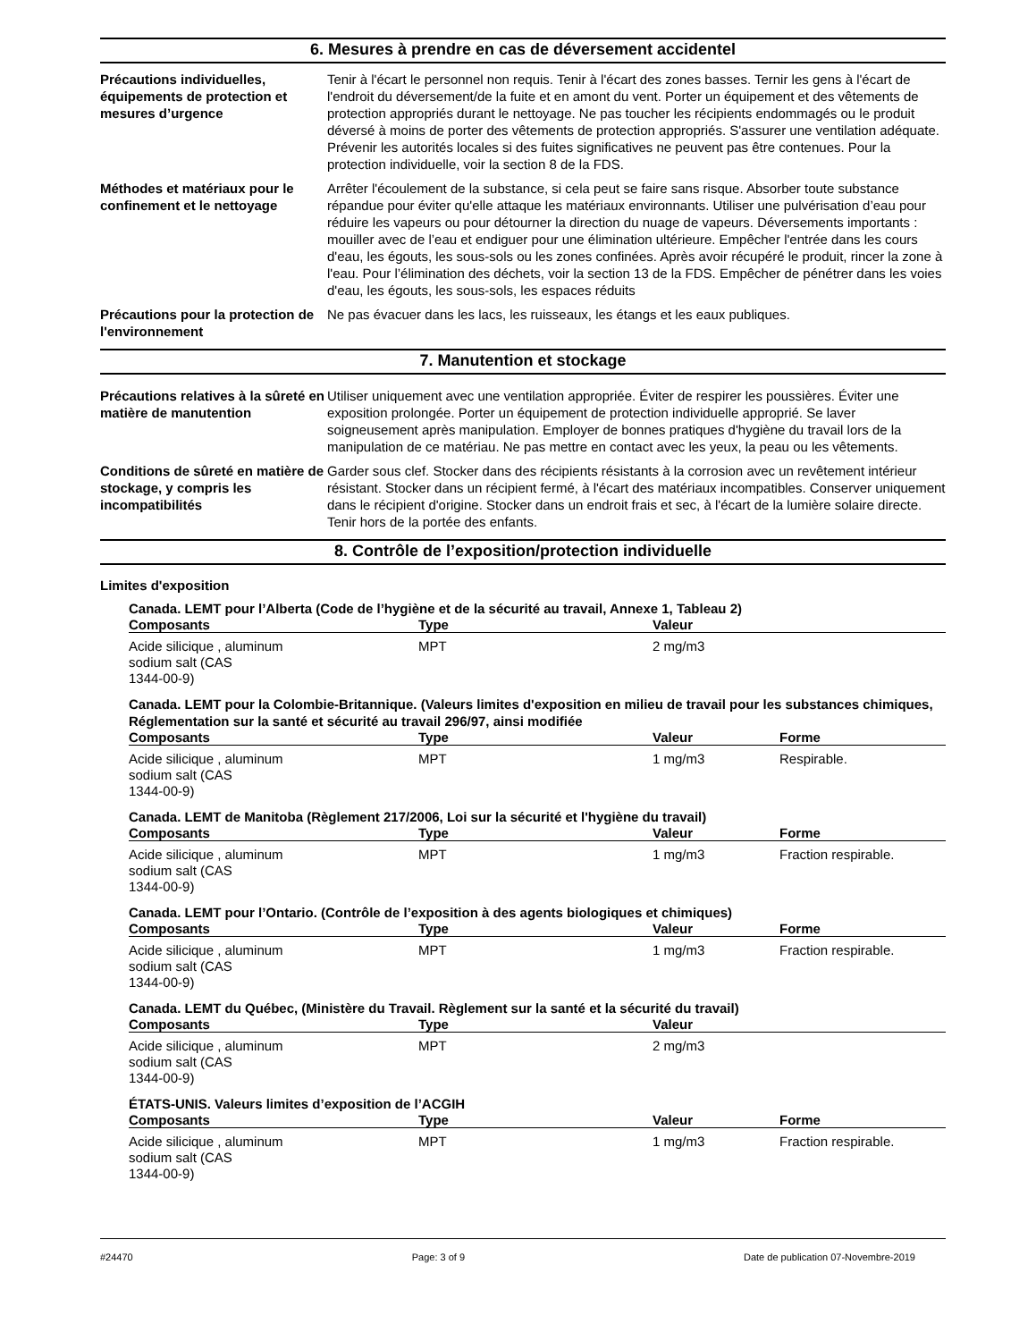6. Mesures à prendre en cas de déversement accidentel
Précautions individuelles, équipements de protection et mesures d’urgence
Tenir à l'écart le personnel non requis. Tenir à l'écart des zones basses. Ternir les gens à l'écart de l'endroit du déversement/de la fuite et en amont du vent. Porter un équipement et des vêtements de protection appropriés durant le nettoyage. Ne pas toucher les récipients endommagés ou le produit déversé à moins de porter des vêtements de protection appropriés. S'assurer une ventilation adéquate. Prévenir les autorités locales si des fuites significatives ne peuvent pas être contenues. Pour la protection individuelle, voir la section 8 de la FDS.
Méthodes et matériaux pour le confinement et le nettoyage
Arrêter l'écoulement de la substance, si cela peut se faire sans risque. Absorber toute substance répandue pour éviter qu'elle attaque les matériaux environnants. Utiliser une pulvérisation d’eau pour réduire les vapeurs ou pour détourner la direction du nuage de vapeurs. Déversements importants : mouiller avec de l’eau et endiguer pour une élimination ultérieure. Empêcher l'entrée dans les cours d'eau, les égouts, les sous-sols ou les zones confinées. Après avoir récupéré le produit, rincer la zone à l'eau. Pour l’élimination des déchets, voir la section 13 de la FDS. Empêcher de pénétrer dans les voies d'eau, les égouts, les sous-sols, les espaces réduits
Précautions pour la protection de l'environnement
Ne pas évacuer dans les lacs, les ruisseaux, les étangs et les eaux publiques.
7. Manutention et stockage
Précautions relatives à la sûreté en matière de manutention
Utiliser uniquement avec une ventilation appropriée. Éviter de respirer les poussières. Éviter une exposition prolongée. Porter un équipement de protection individuelle approprié. Se laver soigneusement après manipulation. Employer de bonnes pratiques d'hygiène du travail lors de la manipulation de ce matériau. Ne pas mettre en contact avec les yeux, la peau ou les vêtements.
Conditions de sûreté en matière de stockage, y compris les incompatibilités
Garder sous clef. Stocker dans des récipients résistants à la corrosion avec un revêtement intérieur résistant. Stocker dans un récipient fermé, à l'écart des matériaux incompatibles. Conserver uniquement dans le récipient d'origine. Stocker dans un endroit frais et sec, à l'écart de la lumière solaire directe. Tenir hors de la portée des enfants.
8. Contrôle de l’exposition/protection individuelle
Limites d'exposition
Canada. LEMT pour l’Alberta (Code de l’hygiène et de la sécurité au travail, Annexe 1, Tableau 2)
| Composants | Type | Valeur | |
| --- | --- | --- | --- |
| Acide silicique , aluminum sodium salt (CAS 1344-00-9) | MPT | 2 mg/m3 | |
Canada. LEMT pour la Colombie-Britannique. (Valeurs limites d'exposition en milieu de travail pour les substances chimiques, Réglementation sur la santé et sécurité au travail 296/97, ainsi modifiée
| Composants | Type | Valeur | Forme |
| --- | --- | --- | --- |
| Acide silicique , aluminum sodium salt (CAS 1344-00-9) | MPT | 1 mg/m3 | Respirable. |
Canada. LEMT de Manitoba (Règlement 217/2006, Loi sur la sécurité et l'hygiène du travail)
| Composants | Type | Valeur | Forme |
| --- | --- | --- | --- |
| Acide silicique , aluminum sodium salt (CAS 1344-00-9) | MPT | 1 mg/m3 | Fraction respirable. |
Canada. LEMT pour l’Ontario. (Contrôle de l’exposition à des agents biologiques et chimiques)
| Composants | Type | Valeur | Forme |
| --- | --- | --- | --- |
| Acide silicique , aluminum sodium salt (CAS 1344-00-9) | MPT | 1 mg/m3 | Fraction respirable. |
Canada. LEMT du Québec, (Ministère du Travail. Règlement sur la santé et la sécurité du travail)
| Composants | Type | Valeur | |
| --- | --- | --- | --- |
| Acide silicique , aluminum sodium salt (CAS 1344-00-9) | MPT | 2 mg/m3 | |
ÉTATS-UNIS. Valeurs limites d’exposition de l’ACGIH
| Composants | Type | Valeur | Forme |
| --- | --- | --- | --- |
| Acide silicique , aluminum sodium salt (CAS 1344-00-9) | MPT | 1 mg/m3 | Fraction respirable. |
#24470 Page: 3 of 9 Date de publication 07-Novembre-2019